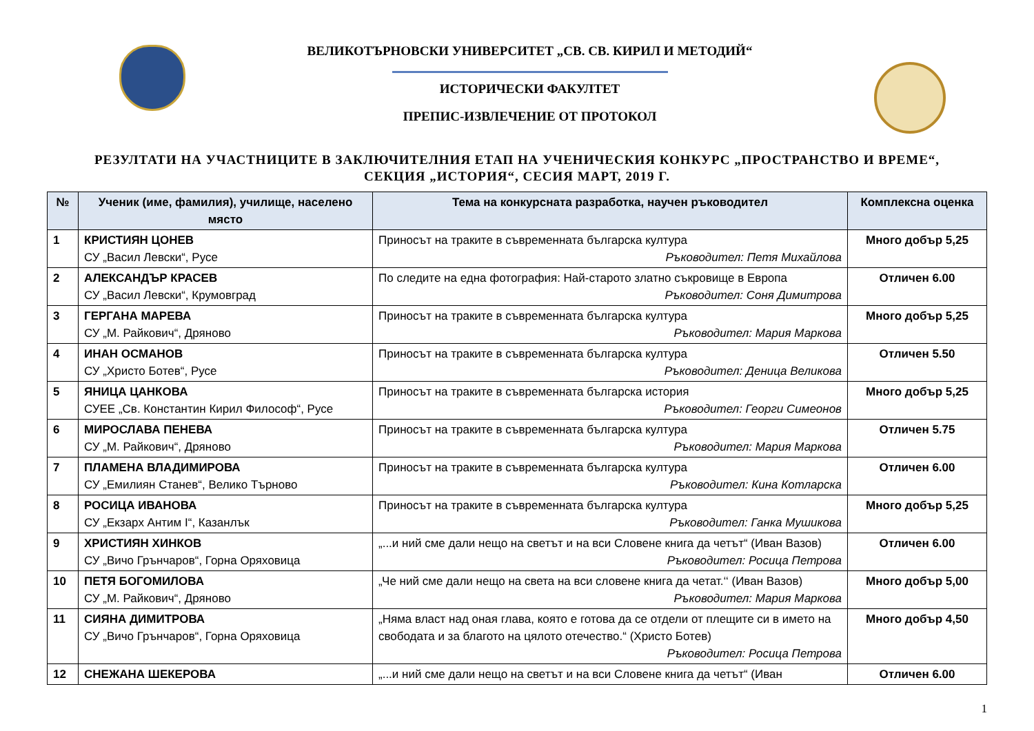ВЕЛИКОТЪРНОВСКИ УНИВЕРСИТЕТ „СВ. СВ. КИРИЛ И МЕТОДИЙ“
ИСТОРИЧЕСКИ ФАКУЛТЕТ
ПРЕПИС-ИЗВЛЕЧЕНИЕ ОТ ПРОТОКОЛ
РЕЗУЛТАТИ НА УЧАСТНИЦИТЕ В ЗАКЛЮЧИТЕЛНИЯ ЕТАП НА УЧЕНИЧЕСКИЯ КОНКУРС „ПРОСТРАНСТВО И ВРЕМЕ“,
СЕКЦИЯ „ИСТОРИЯ“, СЕСИЯ МАРТ, 2019 Г.
| № | Ученик (име, фамилия), училище, населено място | Тема на конкурсната разработка, научен ръководител | Комплексна оценка |
| --- | --- | --- | --- |
| 1 | КРИСТИЯН ЦОНЕВ СУ „Васил Левски“, Русе | Приносът на траките в съвременната българска култура Ръководител: Петя Михайлова | Много добър 5,25 |
| 2 | АЛЕКСАНДЪР КРАСЕВ СУ „Васил Левски“, Крумовград | По следите на една фотография: Най-старото златно съкровище в Европа Ръководител: Соня Димитрова | Отличен 6.00 |
| 3 | ГЕРГАНА МАРЕВА СУ „М. Райкович“, Дряново | Приносът на траките в съвременната българска култура Ръководител: Мария Маркова | Много добър 5,25 |
| 4 | ИНАН ОСМАНОВ СУ „Христо Ботев“, Русе | Приносът на траките в съвременната българска култура Ръководител: Деница Великова | Отличен 5.50 |
| 5 | ЯНИЦА ЦАНКОВА СУЕЕ „Св. Константин Кирил Философ“, Русе | Приносът на траките в съвременната българска история Ръководител: Георги Симеонов | Много добър 5,25 |
| 6 | МИРОСЛАВА ПЕНЕВА СУ „М. Райкович“, Дряново | Приносът на траките в съвременната българска култура Ръководител: Мария Маркова | Отличен 5.75 |
| 7 | ПЛАМЕНА ВЛАДИМИРОВА СУ „Емилиян Станев“, Велико Търново | Приносът на траките в съвременната българска култура Ръководител: Кина Котларска | Отличен 6.00 |
| 8 | РОСИЦА ИВАНОВА СУ „Екзарх Антим I“, Казанлък | Приносът на траките в съвременната българска култура Ръководител: Ганка Мушикова | Много добър 5,25 |
| 9 | ХРИСТИЯН ХИНКОВ СУ „Вичо Грънчаров“, Горна Оряховица | „...и ний сме дали нещо на светът и на вси Словене книга да четът“ (Иван Вазов) Ръководител: Росица Петрова | Отличен 6.00 |
| 10 | ПЕТЯ БОГОМИЛОВА СУ „М. Райкович“, Дряново | „Че ний сме дали нещо на света на вси словене книга да четат.‘‘ (Иван Вазов) Ръководител: Мария Маркова | Много добър 5,00 |
| 11 | СИЯНА ДИМИТРОВА СУ „Вичо Грънчаров“, Горна Оряховица | „Няма власт над оная глава, която е готова да се отдели от плещите си в името на свободата и за благото на цялото отечество.“ (Христо Ботев) Ръководител: Росица Петрова | Много добър 4,50 |
| 12 | СНЕЖАНА ШЕКЕРОВА | „...и ний сме дали нещо на светът и на вси Словене книга да четът“ (Иван | Отличен 6.00 |
1